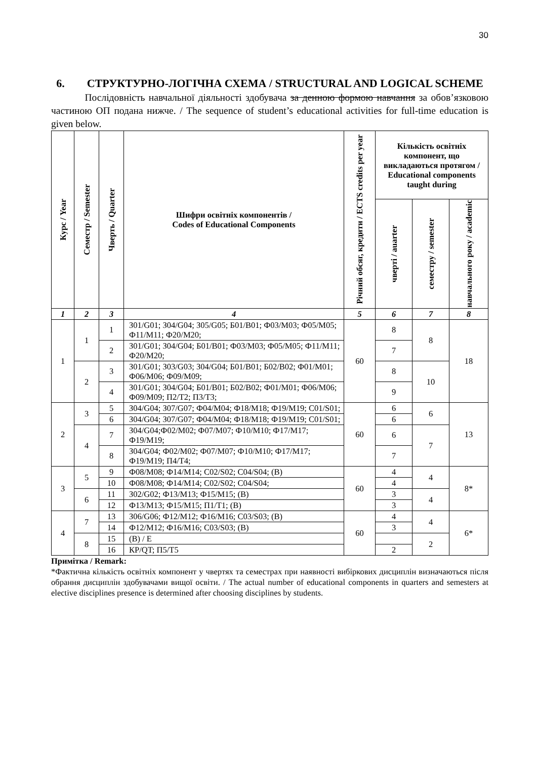30
6. СТРУКТУРНО-ЛОГІЧНА СХЕМА / STRUCTURAL AND LOGICAL SCHEME
Послідовність навчальної діяльності здобувача за денною формою навчання за обов’язковою частиною ОП подана нижче. / The sequence of student’s educational activities for full-time education is given below.
| Курс / Year | Семестр / Semester | Чверть / Quarter | Шифри освітніх компонентів / Codes of Educational Components | Річний обсяг, кредити / ECTS credits per year | Кількість освітніх компонент, що викладаються протягом / Educational components taught during | | |
| --- | --- | --- | --- | --- | --- | --- | --- |
| | | | | | чверті / auarter | семестру / semester | навчального року / academic |
| 1 | 2 | 3 | 4 | 5 | 6 | 7 | 8 |
| 1 | 1 | 1 | З01/G01; З04/G04; З05/G05; Б01/B01; Ф03/M03; Ф05/M05; Ф11/M11; Ф20/M20; | 60 | 8 | 8 | 18 |
| | | 2 | З01/G01; З04/G04; Б01/B01; Ф03/M03; Ф05/M05; Ф11/M11; Ф20/M20; | | 7 | | |
| | 2 | 3 | З01/G01; З03/G03; З04/G04; Б01/B01; Б02/B02; Ф01/M01; Ф06/M06; Ф09/M09; | | 8 | 10 | |
| | | 4 | З01/G01; З04/G04; Б01/B01; Б02/B02; Ф01/M01; Ф06/M06; Ф09/M09; П2/T2; П3/T3; | | 9 | | |
| 2 | 3 | 5 | З04/G04; З07/G07; Ф04/M04; Ф18/M18; Ф19/M19; С01/S01; | 60 | 6 | 6 | 13 |
| | | 6 | З04/G04; З07/G07; Ф04/M04; Ф18/M18; Ф19/M19; С01/S01; | | 6 | | |
| | 4 | 7 | З04/G04;Ф02/M02; Ф07/M07; Ф10/M10; Ф17/M17; Ф19/M19; | | 6 | 7 | |
| | | 8 | З04/G04; Ф02/M02; Ф07/M07; Ф10/M10; Ф17/M17; Ф19/M19; П4/T4; | | 7 | | |
| 3 | 5 | 9 | Ф08/M08; Ф14/M14; С02/S02; С04/S04; (В) | 60 | 4 | 4 | 8* |
| | | 10 | Ф08/M08; Ф14/M14; С02/S02; С04/S04; | | 4 | | |
| | 6 | 11 | З02/G02; Ф13/M13; Ф15/M15; (В) | | 3 | 4 | |
| | | 12 | Ф13/M13; Ф15/M15; П1/T1; (В) | | 3 | | |
| 4 | 7 | 13 | З06/G06; Ф12/M12; Ф16/M16; С03/S03; (В) | 60 | 4 | 4 | 6* |
| | | 14 | Ф12/M12; Ф16/M16; С03/S03; (В) | | 3 | | |
| | 8 | 15 | (В) / E | | | 2 | |
| | | 16 | КР/QT; П5/T5 | | 2 | | |
Примітка / Remark:
*Фактична кількість освітніх компонент у чвертях та семестрах при наявності вибіркових дисциплін визначаються після обрання дисциплін здобувачами вищої освіти. / The actual number of educational components in quarters and semesters at elective disciplines presence is determined after choosing disciplines by students.